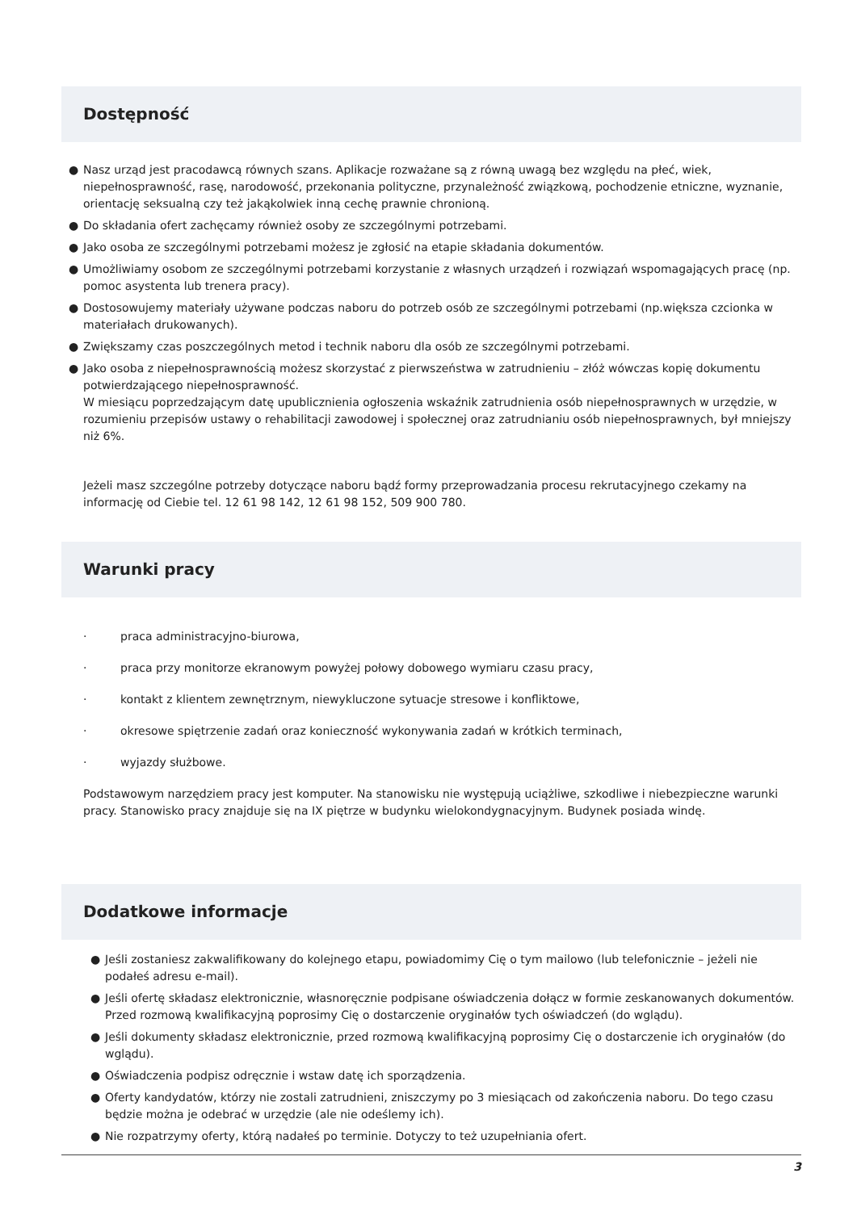Dostępność
● Nasz urząd jest pracodawcą równych szans. Aplikacje rozważane są z równą uwagą bez względu na płeć, wiek, niepełnosprawność, rasę, narodowość, przekonania polityczne, przynależność związkową, pochodzenie etniczne, wyznanie, orientację seksualną czy też jakąkolwiek inną cechę prawnie chronioną.
● Do składania ofert zachęcamy również osoby ze szczególnymi potrzebami.
● Jako osoba ze szczególnymi potrzebami możesz je zgłosić na etapie składania dokumentów.
● Umożliwiamy osobom ze szczególnymi potrzebami korzystanie z własnych urządzeń i rozwiązań wspomagających pracę (np. pomoc asystenta lub trenera pracy).
● Dostosowujemy materiały używane podczas naboru do potrzeb osób ze szczególnymi potrzebami (np.większa czcionka w materiałach drukowanych).
● Zwiększamy czas poszczególnych metod i technik naboru dla osób ze szczególnymi potrzebami.
● Jako osoba z niepełnosprawnością możesz skorzystać z pierwszeństwa w zatrudnieniu – złóż wówczas kopię dokumentu potwierdzającego niepełnosprawność.
W miesiącu poprzedzającym datę upublicznienia ogłoszenia wskaźnik zatrudnienia osób niepełnosprawnych w urzędzie, w rozumieniu przepisów ustawy o rehabilitacji zawodowej i społecznej oraz zatrudnianiu osób niepełnosprawnych, był mniejszy niż 6%.
Jeżeli masz szczególne potrzeby dotyczące naboru bądź formy przeprowadzania procesu rekrutacyjnego czekamy na informację od Ciebie tel. 12 61 98 142, 12 61 98 152, 509 900 780.
Warunki pracy
· praca administracyjno-biurowa,
· praca przy monitorze ekranowym powyżej połowy dobowego wymiaru czasu pracy,
· kontakt z klientem zewnętrznym, niewykluczone sytuacje stresowe i konfliktowe,
· okresowe spiętrzenie zadań oraz konieczność wykonywania zadań w krótkich terminach,
· wyjazdy służbowe.
Podstawowym narzędziem pracy jest komputer. Na stanowisku nie występują uciążliwe, szkodliwe i niebezpieczne warunki pracy. Stanowisko pracy znajduje się na IX piętrze w budynku wielokondygnacyjnym. Budynek posiada windę.
Dodatkowe informacje
● Jeśli zostaniesz zakwalifikowany do kolejnego etapu, powiadomimy Cię o tym mailowo (lub telefonicznie – jeżeli nie podałeś adresu e-mail).
● Jeśli ofertę składasz elektronicznie, własnoręcznie podpisane oświadczenia dołącz w formie zeskanowanych dokumentów. Przed rozmową kwalifikacyjną poprosimy Cię o dostarczenie oryginałów tych oświadczeń (do wglądu).
● Jeśli dokumenty składasz elektronicznie, przed rozmową kwalifikacyjną poprosimy Cię o dostarczenie ich oryginałów (do wglądu).
● Oświadczenia podpisz odręcznie i wstaw datę ich sporządzenia.
● Oferty kandydatów, którzy nie zostali zatrudnieni, zniszczymy po 3 miesiącach od zakończenia naboru. Do tego czasu będzie można je odebrać w urzędzie (ale nie odeślemy ich).
● Nie rozpatrzymy oferty, którą nadałeś po terminie. Dotyczy to też uzupełniania ofert.
3